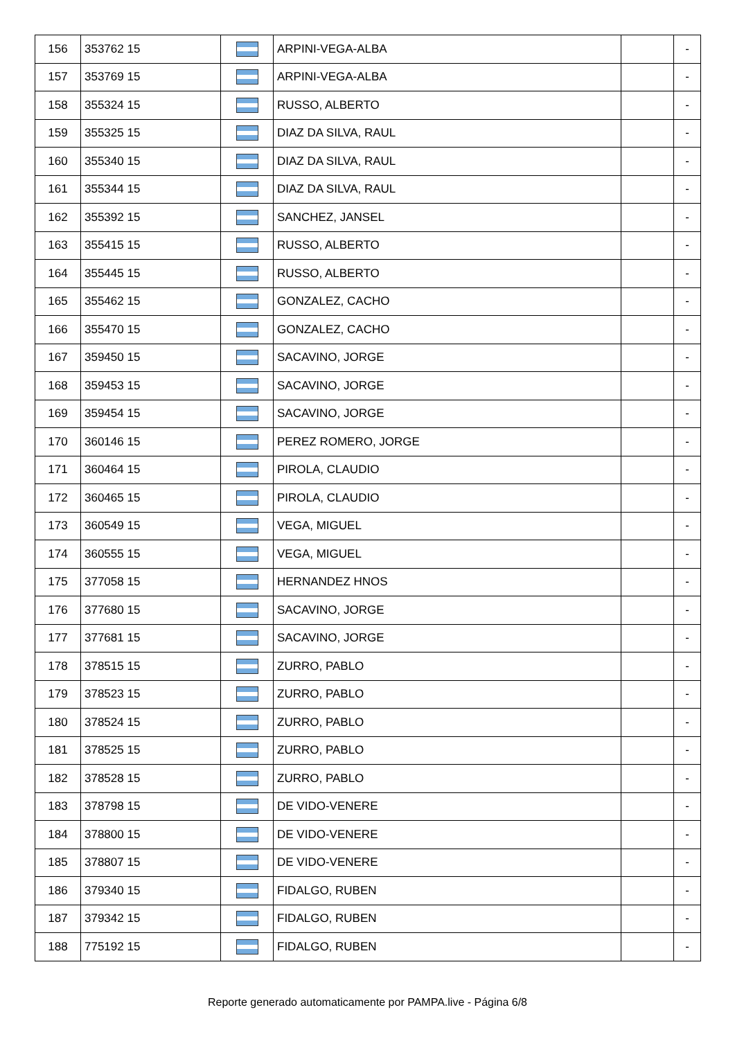| 156 | 353762 15 | | ARPINI-VEGA-ALBA | | - |
| 157 | 353769 15 | | ARPINI-VEGA-ALBA | | - |
| 158 | 355324 15 | | RUSSO, ALBERTO | | - |
| 159 | 355325 15 | | DIAZ DA SILVA, RAUL | | - |
| 160 | 355340 15 | | DIAZ DA SILVA, RAUL | | - |
| 161 | 355344 15 | | DIAZ DA SILVA, RAUL | | - |
| 162 | 355392 15 | | SANCHEZ, JANSEL | | - |
| 163 | 355415 15 | | RUSSO, ALBERTO | | - |
| 164 | 355445 15 | | RUSSO, ALBERTO | | - |
| 165 | 355462 15 | | GONZALEZ, CACHO | | - |
| 166 | 355470 15 | | GONZALEZ, CACHO | | - |
| 167 | 359450 15 | | SACAVINO, JORGE | | - |
| 168 | 359453 15 | | SACAVINO, JORGE | | - |
| 169 | 359454 15 | | SACAVINO, JORGE | | - |
| 170 | 360146 15 | | PEREZ ROMERO, JORGE | | - |
| 171 | 360464 15 | | PIROLA, CLAUDIO | | - |
| 172 | 360465 15 | | PIROLA, CLAUDIO | | - |
| 173 | 360549 15 | | VEGA, MIGUEL | | - |
| 174 | 360555 15 | | VEGA, MIGUEL | | - |
| 175 | 377058 15 | | HERNANDEZ HNOS | | - |
| 176 | 377680 15 | | SACAVINO, JORGE | | - |
| 177 | 377681 15 | | SACAVINO, JORGE | | - |
| 178 | 378515 15 | | ZURRO, PABLO | | - |
| 179 | 378523 15 | | ZURRO, PABLO | | - |
| 180 | 378524 15 | | ZURRO, PABLO | | - |
| 181 | 378525 15 | | ZURRO, PABLO | | - |
| 182 | 378528 15 | | ZURRO, PABLO | | - |
| 183 | 378798 15 | | DE VIDO-VENERE | | - |
| 184 | 378800 15 | | DE VIDO-VENERE | | - |
| 185 | 378807 15 | | DE VIDO-VENERE | | - |
| 186 | 379340 15 | | FIDALGO, RUBEN | | - |
| 187 | 379342 15 | | FIDALGO, RUBEN | | - |
| 188 | 775192 15 | | FIDALGO, RUBEN | | - |
Reporte generado automaticamente por PAMPA.live - Página 6/8